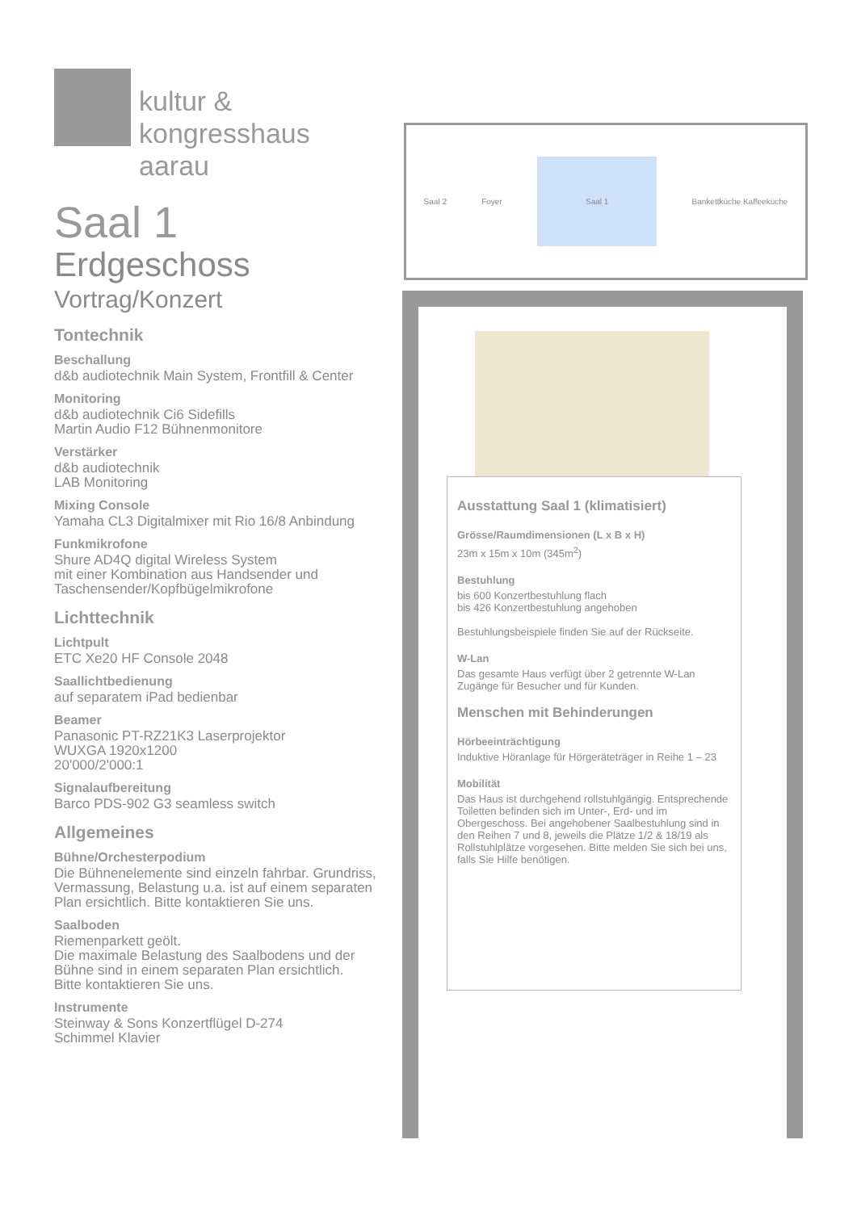kultur &
kongresshaus aarau
Saal 1
Erdgeschoss
Vortrag/Konzert
Tontechnik
Beschallung
d&b audiotechnik Main System, Frontfill & Center
Monitoring
d&b audiotechnik Ci6 Sidefills
Martin Audio F12 Bühnenmonitore
Verstärker
d&b audiotechnik
LAB Monitoring
Mixing Console
Yamaha CL3 Digitalmixer mit Rio 16/8 Anbindung
Funkmikrofone
Shure AD4Q digital Wireless System
mit einer Kombination aus Handsender und
Taschensender/Kopfbügelmikrofone
Lichttechnik
Lichtpult
ETC Xe20 HF Console 2048
Saallichtbedienung
auf separatem iPad bedienbar
Beamer
Panasonic PT-RZ21K3 Laserprojektor
WUXGA 1920x1200
20'000/2'000:1
Signalaufbereitung
Barco PDS-902 G3 seamless switch
Allgemeines
Bühne/Orchesterpodium
Die Bühnenelemente sind einzeln fahrbar. Grundriss, Vermassung, Belastung u.a. ist auf einem separaten Plan ersichtlich. Bitte kontaktieren Sie uns.
Saalboden
Riemenparkett geölt.
Die maximale Belastung des Saalbodens und der Bühne sind in einem separaten Plan ersichtlich.
Bitte kontaktieren Sie uns.
Instrumente
Steinway & Sons Konzertflügel D-274
Schimmel Klavier
Saal 2 Foyer Saal 1 Bankettküche Kaffeeküche
Ausstattung Saal 1 (klimatisiert)
Grösse/Raumdimensionen (L x B x H)
23m x 15m x 10m (345m<sup>2</sup>)
Bestuhlung
bis 600 Konzertbestuhlung flach
bis 426 Konzertbestuhlung angehoben
Bestuhlungsbeispiele finden Sie auf der Rückseite.
W-Lan
Das gesamte Haus verfügt über 2 getrennte W-Lan Zugänge für Besucher und für Kunden.
Menschen mit Behinderungen
Hörbeeinträchtigung
Induktive Höranlage für Hörgeräteträger in Reihe 1 – 23
Mobilität
Das Haus ist durchgehend rollstuhlgängig. Entsprechende Toiletten befinden sich im Unter-, Erd- und im Obergeschoss. Bei angehobener Saalbestuhlung sind in den Reihen 7 und 8, jeweils die Plätze 1/2 & 18/19 als Rollstuhlplätze vorgesehen. Bitte melden Sie sich bei uns, falls Sie Hilfe benötigen.